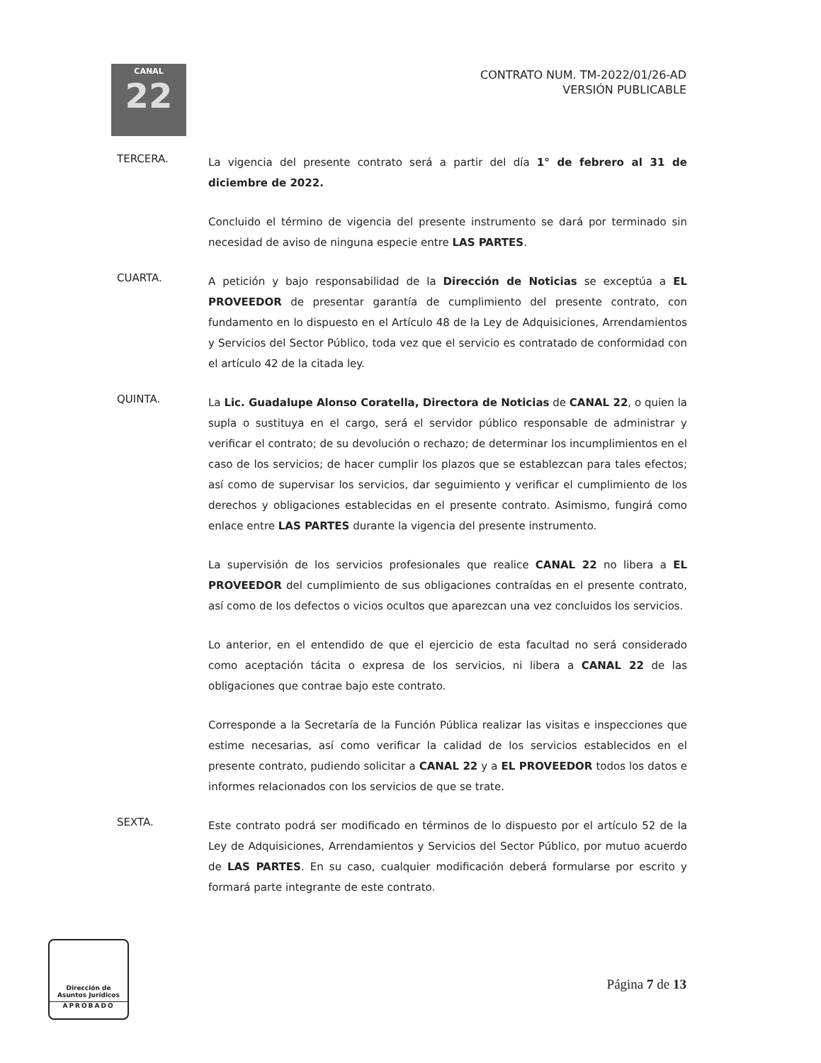CANAL
22
CONTRATO NUM. TM-2022/01/26-AD
VERSIÓN PUBLICABLE
TERCERA.
La vigencia del presente contrato será a partir del día 1° de febrero al 31 de diciembre de 2022.
Concluido el término de vigencia del presente instrumento se dará por terminado sin necesidad de aviso de ninguna especie entre LAS PARTES.
CUARTA.
A petición y bajo responsabilidad de la Dirección de Noticias se exceptúa a EL PROVEEDOR de presentar garantía de cumplimiento del presente contrato, con fundamento en lo dispuesto en el Artículo 48 de la Ley de Adquisiciones, Arrendamientos y Servicios del Sector Público, toda vez que el servicio es contratado de conformidad con el artículo 42 de la citada ley.
QUINTA.
La Lic. Guadalupe Alonso Coratella, Directora de Noticias de CANAL 22, o quien la supla o sustituya en el cargo, será el servidor público responsable de administrar y verificar el contrato; de su devolución o rechazo; de determinar los incumplimientos en el caso de los servicios; de hacer cumplir los plazos que se establezcan para tales efectos; así como de supervisar los servicios, dar seguimiento y verificar el cumplimiento de los derechos y obligaciones establecidas en el presente contrato. Asimismo, fungirá como enlace entre LAS PARTES durante la vigencia del presente instrumento.
La supervisión de los servicios profesionales que realice CANAL 22 no libera a EL PROVEEDOR del cumplimiento de sus obligaciones contraídas en el presente contrato, así como de los defectos o vicios ocultos que aparezcan una vez concluidos los servicios.
Lo anterior, en el entendido de que el ejercicio de esta facultad no será considerado como aceptación tácita o expresa de los servicios, ni libera a CANAL 22 de las obligaciones que contrae bajo este contrato.
Corresponde a la Secretaría de la Función Pública realizar las visitas e inspecciones que estime necesarias, así como verificar la calidad de los servicios establecidos en el presente contrato, pudiendo solicitar a CANAL 22 y a EL PROVEEDOR todos los datos e informes relacionados con los servicios de que se trate.
SEXTA.
Este contrato podrá ser modificado en términos de lo dispuesto por el artículo 52 de la Ley de Adquisiciones, Arrendamientos y Servicios del Sector Público, por mutuo acuerdo de LAS PARTES. En su caso, cualquier modificación deberá formularse por escrito y formará parte integrante de este contrato.
Dirección de
Asuntos Jurídicos
APROBADO
Página 7 de 13